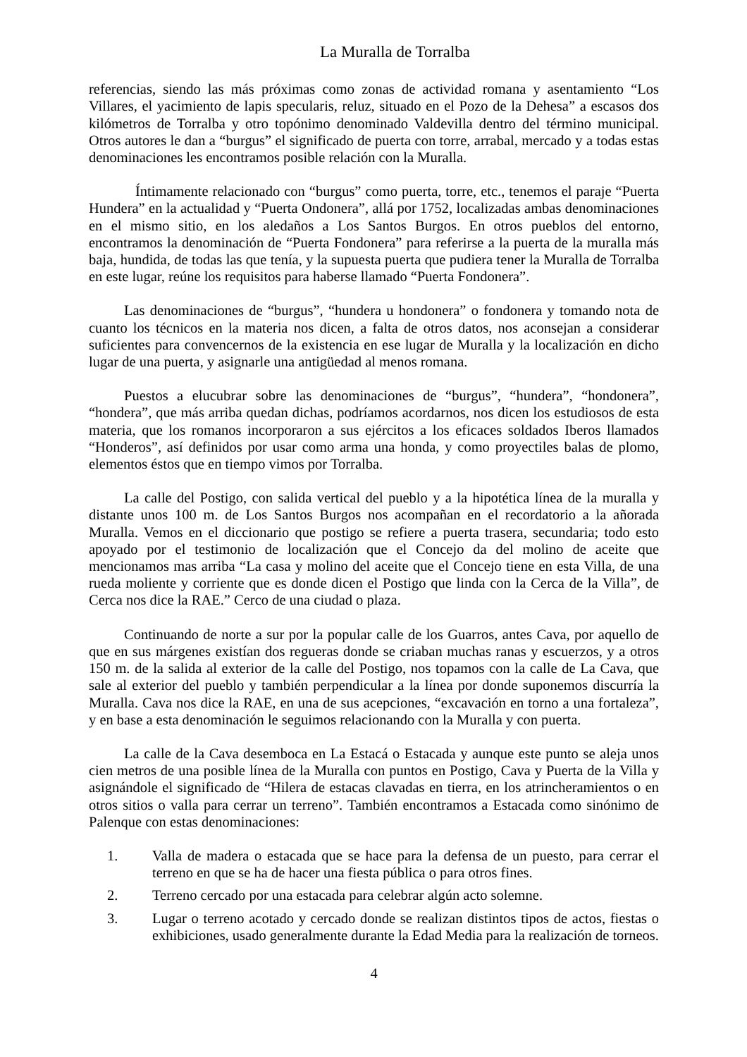La Muralla de Torralba
referencias, siendo las más próximas como zonas de actividad romana y asentamiento “Los Villares, el yacimiento de lapis specularis, reluz, situado en el Pozo de la Dehesa” a escasos dos kilómetros de Torralba y otro topónimo denominado Valdevilla dentro del término municipal. Otros autores le dan a “burgus” el significado de puerta con torre, arrabal, mercado y a todas estas denominaciones les encontramos posible relación con la Muralla.
Íntimamente relacionado con “burgus” como puerta, torre, etc., tenemos el paraje “Puerta Hundera” en la actualidad y “Puerta Ondonera”, allá por 1752, localizadas ambas denominaciones en el mismo sitio, en los aledaños a Los Santos Burgos. En otros pueblos del entorno, encontramos la denominación de “Puerta Fondonera” para referirse a la puerta de la muralla más baja, hundida, de todas las que tenía, y la supuesta puerta que pudiera tener la Muralla de Torralba en este lugar, reúne los requisitos para haberse llamado “Puerta Fondonera”.
Las denominaciones de “burgus”, “hundera u hondonera” o fondonera y tomando nota de cuanto los técnicos en la materia nos dicen, a falta de otros datos, nos aconsejan a considerar suficientes para convencernos de la existencia en ese lugar de Muralla y la localización en dicho lugar de una puerta, y asignarle una antigüedad al menos romana.
Puestos a elucubrar sobre las denominaciones de “burgus”, “hundera”, “hondonera”, “hondera”, que más arriba quedan dichas, podríamos acordarnos, nos dicen los estudiosos de esta materia, que los romanos incorporaron a sus ejércitos a los eficaces soldados Iberos llamados “Honderos”, así definidos por usar como arma una honda, y como proyectiles balas de plomo, elementos éstos que en tiempo vimos por Torralba.
La calle del Postigo, con salida vertical del pueblo y a la hipotética línea de la muralla y distante unos 100 m. de Los Santos Burgos nos acompañan en el recordatorio a la añorada Muralla. Vemos en el diccionario que postigo se refiere a puerta trasera, secundaria; todo esto apoyado por el testimonio de localización que el Concejo da del molino de aceite que mencionamos mas arriba “La casa y molino del aceite que el Concejo tiene en esta Villa, de una rueda moliente y corriente que es donde dicen el Postigo que linda con la Cerca de la Villa”, de Cerca nos dice la RAE.” Cerco de una ciudad o plaza.
Continuando de norte a sur por la popular calle de los Guarros, antes Cava, por aquello de que en sus márgenes existían dos regueras donde se criaban muchas ranas y escuerzos, y a otros 150 m. de la salida al exterior de la calle del Postigo, nos topamos con la calle de La Cava, que sale al exterior del pueblo y también perpendicular a la línea por donde suponemos discurría la Muralla. Cava nos dice la RAE, en una de sus acepciones, “excavación en torno a una fortaleza”, y en base a esta denominación le seguimos relacionando con la Muralla y con puerta.
La calle de la Cava desemboca en La Estacá o Estacada y aunque este punto se aleja unos cien metros de una posible línea de la Muralla con puntos en Postigo, Cava y Puerta de la Villa y asignándole el significado de “Hilera de estacas clavadas en tierra, en los atrincheramientos o en otros sitios o valla para cerrar un terreno”. También encontramos a Estacada como sinónimo de Palenque con estas denominaciones:
1. Valla de madera o estacada que se hace para la defensa de un puesto, para cerrar el terreno en que se ha de hacer una fiesta pública o para otros fines.
2. Terreno cercado por una estacada para celebrar algún acto solemne.
3. Lugar o terreno acotado y cercado donde se realizan distintos tipos de actos, fiestas o exhibiciones, usado generalmente durante la Edad Media para la realización de torneos.
4